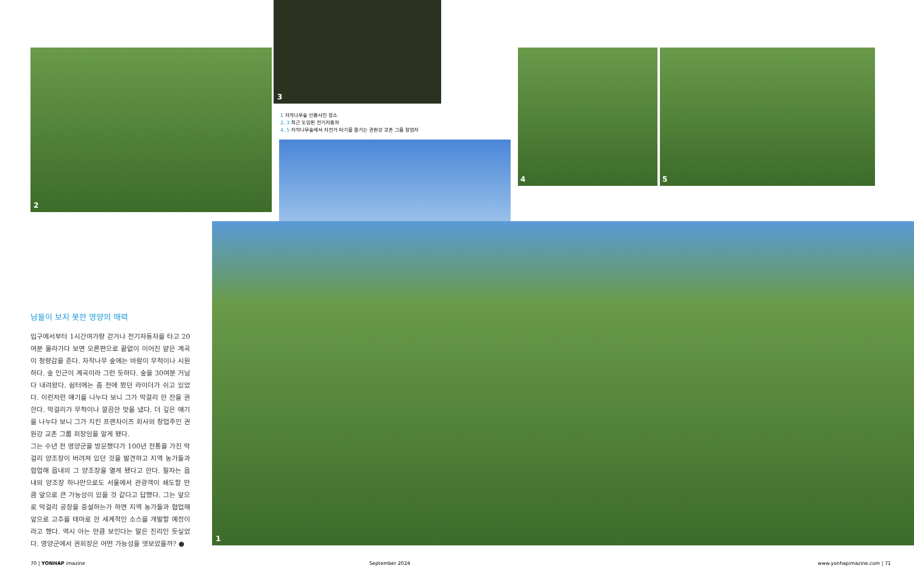3
2 4 5
1
1 자작나무숲 인증사진 장소
2, 3 최근 도입된 전기자동차
4, 5 자작나무숲에서 자전거 타기를 즐기는 권원강 교촌 그룹 창업자
남들이 보지 못한 영양의 매력
입구에서부터 1시간여가량 걷거나 전기자동차를 타고 20여분 올라가다 보면 오른편으로 끝없이 이어진 얕은 계곡이 청량감을 준다. 자작나무 숲에는 바람이 무척이나 시원하다. 숲 인근이 계곡이라 그런 듯하다. 숲을 30여분 거닐다 내려왔다. 쉼터에는 좀 전에 봤던 라이더가 쉬고 있었다. 이런저런 얘기를 나누다 보니 그가 막걸리 한 잔을 권한다. 막걸리가 무척이나 깔끔한 맛을 냈다. 더 깊은 얘기를 나누다 보니 그가 치킨 프랜차이즈 회사의 창업주인 권원강 교촌 그룹 회장임을 알게 됐다.
그는 수년 전 영양군을 방문했다가 100년 전통을 가진 막걸리 양조장이 버려져 있던 것을 발견하고 지역 농가들과 협업해 읍내의 그 양조장을 열게 됐다고 한다. 필자는 읍내의 양조장 하나만으로도 서울에서 관광객이 쇄도할 만큼 앞으로 큰 가능성이 있을 것 같다고 답했다. 그는 앞으로 막걸리 공장을 증설하는가 하면 지역 농가들과 협업해 앞으로 고추를 테마로 한 세계적인 소스를 개발할 예정이라고 했다. 역시 아는 만큼 보인다는 말은 진리인 듯싶었다. 영양군에서 권회장은 어떤 가능성을 엿보았을까? ●
70 | YONHAP imazine September 2024 www.yonhapimazine.com | 71